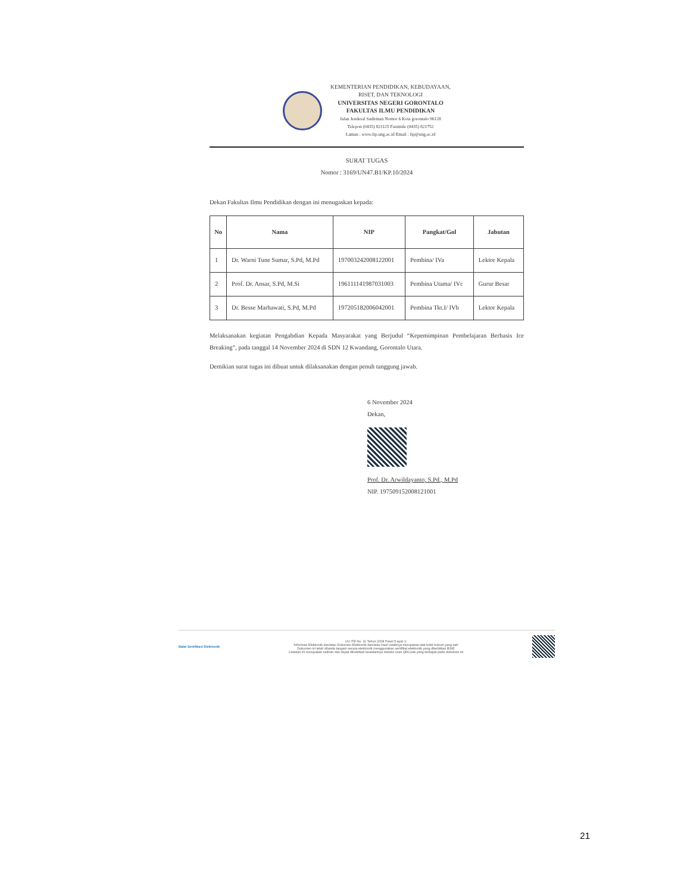KEMENTERIAN PENDIDIKAN, KEBUDAYAAN,
RISET, DAN TEKNOLOGI
UNIVERSITAS NEGERI GORONTALO
FAKULTAS ILMU PENDIDIKAN
Jalan Jenderal Sudirman Nomor 6 Kota gorontalo 96128
Telepon (0435) 821125 Faximile (0435) 821752
Laman : www.fip.ung.ac.id Email : fip@ung.ac.id
SURAT TUGAS
Nomor : 3169/UN47.B1/KP.10/2024
Dekan Fakultas Ilmu Pendidikan dengan ini menugaskan kepada:
| No | Nama | NIP | Pangkat/Gol | Jabutan |
| --- | --- | --- | --- | --- |
| 1 | Dr. Warni Tune Sumar, S.Pd, M.Pd | 197003242008122001 | Pembina/ IVa | Lektor Kepala |
| 2 | Prof. Dr. Ansar, S.Pd, M.Si | 196111141987031003 | Pembina Utama/ IVc | Gurur Besar |
| 3 | Dr. Besse Marhawati, S.Pd, M.Pd | 197205182006042001 | Pembina Tkt.I/ IVb | Lektor Kepala |
Melaksanakan kegiatan Pengabdian Kepada Masyarakat yang Berjudul “Kepemimpinan Pembelajaran Berbasis Ice Breaking”, pada tanggal 14 November 2024 di SDN 12 Kwandang, Gorontalo Utara.
Demikian surat tugas ini dibuat untuk dilaksanakan dengan penuh tanggung jawab.
6 November 2024
Dekan,
Prof. Dr. Arwildayanto, S.Pd., M.Pd
NIP. 197509152008121001
Balai Sertifikasi Elektronik
UU ITE No. 11 Tahun 2008 Pasal 5 ayat 1:
'Informasi Elektronik dan/atau Dokumen Elektronik dan/atau hasil cetaknya merupakan alat bukti hukum yang sah'
Dokumen ini telah ditanda tangani secara elektronik menggunakan sertifikat elektronik yang diterbitkan BSrE
Cetakan ini merupakan salinan dan dapat dibuktikan keasliannya melalui scan QRCode yang terdapat pada dokumen ini
21